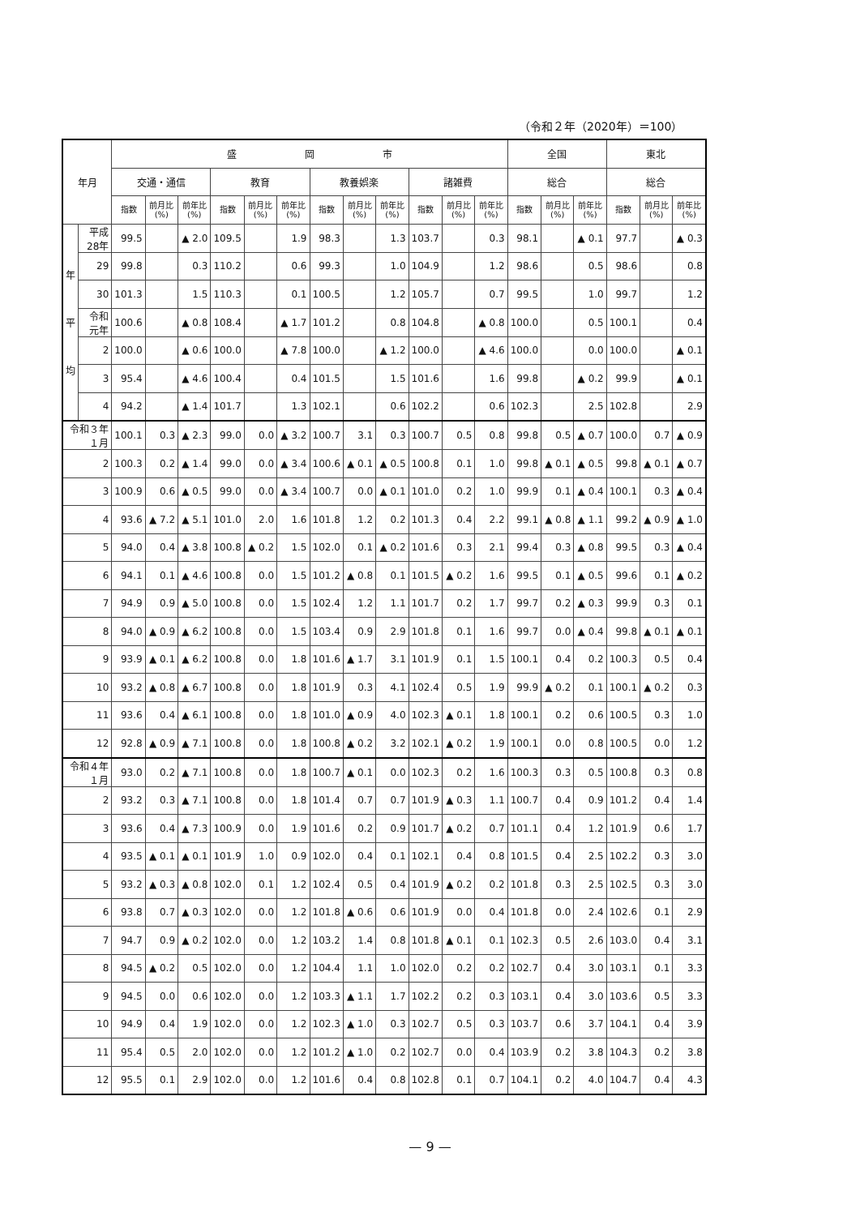（令和２年（2020年）＝100）
| 年月 | | 盛 岡 市 | | | | | | | | | | | | 全国 | | | 東北 | | |
| --- | --- | --- | --- | --- | --- | --- | --- | --- | --- | --- | --- | --- | --- | --- | --- | --- | --- | --- | --- |
| | | 交通・通信 | | | 教育 | | | 教養娯楽 | | | 諸雑費 | | | 総合 | | | 総合 | | |
| | | 指数 | 前月比(%) | 前年比(%) | 指数 | 前月比(%) | 前年比(%) | 指数 | 前月比(%) | 前年比(%) | 指数 | 前月比(%) | 前年比(%) | 指数 | 前月比(%) | 前年比(%) | 指数 | 前月比(%) | 前年比(%) |
| 年 平 均 | 平成28年 | 99.5 | | ▲ 2.0 | 109.5 | | 1.9 | 98.3 | | 1.3 | 103.7 | | 0.3 | 98.1 | | ▲ 0.1 | 97.7 | | ▲ 0.3 |
| | 29 | 99.8 | | 0.3 | 110.2 | | 0.6 | 99.3 | | 1.0 | 104.9 | | 1.2 | 98.6 | | 0.5 | 98.6 | | 0.8 |
| | 30 | 101.3 | | 1.5 | 110.3 | | 0.1 | 100.5 | | 1.2 | 105.7 | | 0.7 | 99.5 | | 1.0 | 99.7 | | 1.2 |
| | 令和元年 | 100.6 | | ▲ 0.8 | 108.4 | | ▲ 1.7 | 101.2 | | 0.8 | 104.8 | | ▲ 0.8 | 100.0 | | 0.5 | 100.1 | | 0.4 |
| | 2 | 100.0 | | ▲ 0.6 | 100.0 | | ▲ 7.8 | 100.0 | | ▲ 1.2 | 100.0 | | ▲ 4.6 | 100.0 | | 0.0 | 100.0 | | ▲ 0.1 |
| | 3 | 95.4 | | ▲ 4.6 | 100.4 | | 0.4 | 101.5 | | 1.5 | 101.6 | | 1.6 | 99.8 | | ▲ 0.2 | 99.9 | | ▲ 0.1 |
| | 4 | 94.2 | | ▲ 1.4 | 101.7 | | 1.3 | 102.1 | | 0.6 | 102.2 | | 0.6 | 102.3 | | 2.5 | 102.8 | | 2.9 |
| 令和３年１月 | | 100.1 | 0.3 | ▲ 2.3 | 99.0 | 0.0 | ▲ 3.2 | 100.7 | 3.1 | 0.3 | 100.7 | 0.5 | 0.8 | 99.8 | 0.5 | ▲ 0.7 | 100.0 | 0.7 | ▲ 0.9 |
| 2 | | 100.3 | 0.2 | ▲ 1.4 | 99.0 | 0.0 | ▲ 3.4 | 100.6 | ▲ 0.1 | ▲ 0.5 | 100.8 | 0.1 | 1.0 | 99.8 | ▲ 0.1 | ▲ 0.5 | 99.8 | ▲ 0.1 | ▲ 0.7 |
| 3 | | 100.9 | 0.6 | ▲ 0.5 | 99.0 | 0.0 | ▲ 3.4 | 100.7 | 0.0 | ▲ 0.1 | 101.0 | 0.2 | 1.0 | 99.9 | 0.1 | ▲ 0.4 | 100.1 | 0.3 | ▲ 0.4 |
| 4 | | 93.6 | ▲ 7.2 | ▲ 5.1 | 101.0 | 2.0 | 1.6 | 101.8 | 1.2 | 0.2 | 101.3 | 0.4 | 2.2 | 99.1 | ▲ 0.8 | ▲ 1.1 | 99.2 | ▲ 0.9 | ▲ 1.0 |
| 5 | | 94.0 | 0.4 | ▲ 3.8 | 100.8 | ▲ 0.2 | 1.5 | 102.0 | 0.1 | ▲ 0.2 | 101.6 | 0.3 | 2.1 | 99.4 | 0.3 | ▲ 0.8 | 99.5 | 0.3 | ▲ 0.4 |
| 6 | | 94.1 | 0.1 | ▲ 4.6 | 100.8 | 0.0 | 1.5 | 101.2 | ▲ 0.8 | 0.1 | 101.5 | ▲ 0.2 | 1.6 | 99.5 | 0.1 | ▲ 0.5 | 99.6 | 0.1 | ▲ 0.2 |
| 7 | | 94.9 | 0.9 | ▲ 5.0 | 100.8 | 0.0 | 1.5 | 102.4 | 1.2 | 1.1 | 101.7 | 0.2 | 1.7 | 99.7 | 0.2 | ▲ 0.3 | 99.9 | 0.3 | 0.1 |
| 8 | | 94.0 | ▲ 0.9 | ▲ 6.2 | 100.8 | 0.0 | 1.5 | 103.4 | 0.9 | 2.9 | 101.8 | 0.1 | 1.6 | 99.7 | 0.0 | ▲ 0.4 | 99.8 | ▲ 0.1 | ▲ 0.1 |
| 9 | | 93.9 | ▲ 0.1 | ▲ 6.2 | 100.8 | 0.0 | 1.8 | 101.6 | ▲ 1.7 | 3.1 | 101.9 | 0.1 | 1.5 | 100.1 | 0.4 | 0.2 | 100.3 | 0.5 | 0.4 |
| 10 | | 93.2 | ▲ 0.8 | ▲ 6.7 | 100.8 | 0.0 | 1.8 | 101.9 | 0.3 | 4.1 | 102.4 | 0.5 | 1.9 | 99.9 | ▲ 0.2 | 0.1 | 100.1 | ▲ 0.2 | 0.3 |
| 11 | | 93.6 | 0.4 | ▲ 6.1 | 100.8 | 0.0 | 1.8 | 101.0 | ▲ 0.9 | 4.0 | 102.3 | ▲ 0.1 | 1.8 | 100.1 | 0.2 | 0.6 | 100.5 | 0.3 | 1.0 |
| 12 | | 92.8 | ▲ 0.9 | ▲ 7.1 | 100.8 | 0.0 | 1.8 | 100.8 | ▲ 0.2 | 3.2 | 102.1 | ▲ 0.2 | 1.9 | 100.1 | 0.0 | 0.8 | 100.5 | 0.0 | 1.2 |
| 令和４年１月 | | 93.0 | 0.2 | ▲ 7.1 | 100.8 | 0.0 | 1.8 | 100.7 | ▲ 0.1 | 0.0 | 102.3 | 0.2 | 1.6 | 100.3 | 0.3 | 0.5 | 100.8 | 0.3 | 0.8 |
| 2 | | 93.2 | 0.3 | ▲ 7.1 | 100.8 | 0.0 | 1.8 | 101.4 | 0.7 | 0.7 | 101.9 | ▲ 0.3 | 1.1 | 100.7 | 0.4 | 0.9 | 101.2 | 0.4 | 1.4 |
| 3 | | 93.6 | 0.4 | ▲ 7.3 | 100.9 | 0.0 | 1.9 | 101.6 | 0.2 | 0.9 | 101.7 | ▲ 0.2 | 0.7 | 101.1 | 0.4 | 1.2 | 101.9 | 0.6 | 1.7 |
| 4 | | 93.5 | ▲ 0.1 | ▲ 0.1 | 101.9 | 1.0 | 0.9 | 102.0 | 0.4 | 0.1 | 102.1 | 0.4 | 0.8 | 101.5 | 0.4 | 2.5 | 102.2 | 0.3 | 3.0 |
| 5 | | 93.2 | ▲ 0.3 | ▲ 0.8 | 102.0 | 0.1 | 1.2 | 102.4 | 0.5 | 0.4 | 101.9 | ▲ 0.2 | 0.2 | 101.8 | 0.3 | 2.5 | 102.5 | 0.3 | 3.0 |
| 6 | | 93.8 | 0.7 | ▲ 0.3 | 102.0 | 0.0 | 1.2 | 101.8 | ▲ 0.6 | 0.6 | 101.9 | 0.0 | 0.4 | 101.8 | 0.0 | 2.4 | 102.6 | 0.1 | 2.9 |
| 7 | | 94.7 | 0.9 | ▲ 0.2 | 102.0 | 0.0 | 1.2 | 103.2 | 1.4 | 0.8 | 101.8 | ▲ 0.1 | 0.1 | 102.3 | 0.5 | 2.6 | 103.0 | 0.4 | 3.1 |
| 8 | | 94.5 | ▲ 0.2 | 0.5 | 102.0 | 0.0 | 1.2 | 104.4 | 1.1 | 1.0 | 102.0 | 0.2 | 0.2 | 102.7 | 0.4 | 3.0 | 103.1 | 0.1 | 3.3 |
| 9 | | 94.5 | 0.0 | 0.6 | 102.0 | 0.0 | 1.2 | 103.3 | ▲ 1.1 | 1.7 | 102.2 | 0.2 | 0.3 | 103.1 | 0.4 | 3.0 | 103.6 | 0.5 | 3.3 |
| 10 | | 94.9 | 0.4 | 1.9 | 102.0 | 0.0 | 1.2 | 102.3 | ▲ 1.0 | 0.3 | 102.7 | 0.5 | 0.3 | 103.7 | 0.6 | 3.7 | 104.1 | 0.4 | 3.9 |
| 11 | | 95.4 | 0.5 | 2.0 | 102.0 | 0.0 | 1.2 | 101.2 | ▲ 1.0 | 0.2 | 102.7 | 0.0 | 0.4 | 103.9 | 0.2 | 3.8 | 104.3 | 0.2 | 3.8 |
| 12 | | 95.5 | 0.1 | 2.9 | 102.0 | 0.0 | 1.2 | 101.6 | 0.4 | 0.8 | 102.8 | 0.1 | 0.7 | 104.1 | 0.2 | 4.0 | 104.7 | 0.4 | 4.3 |
— 9 —